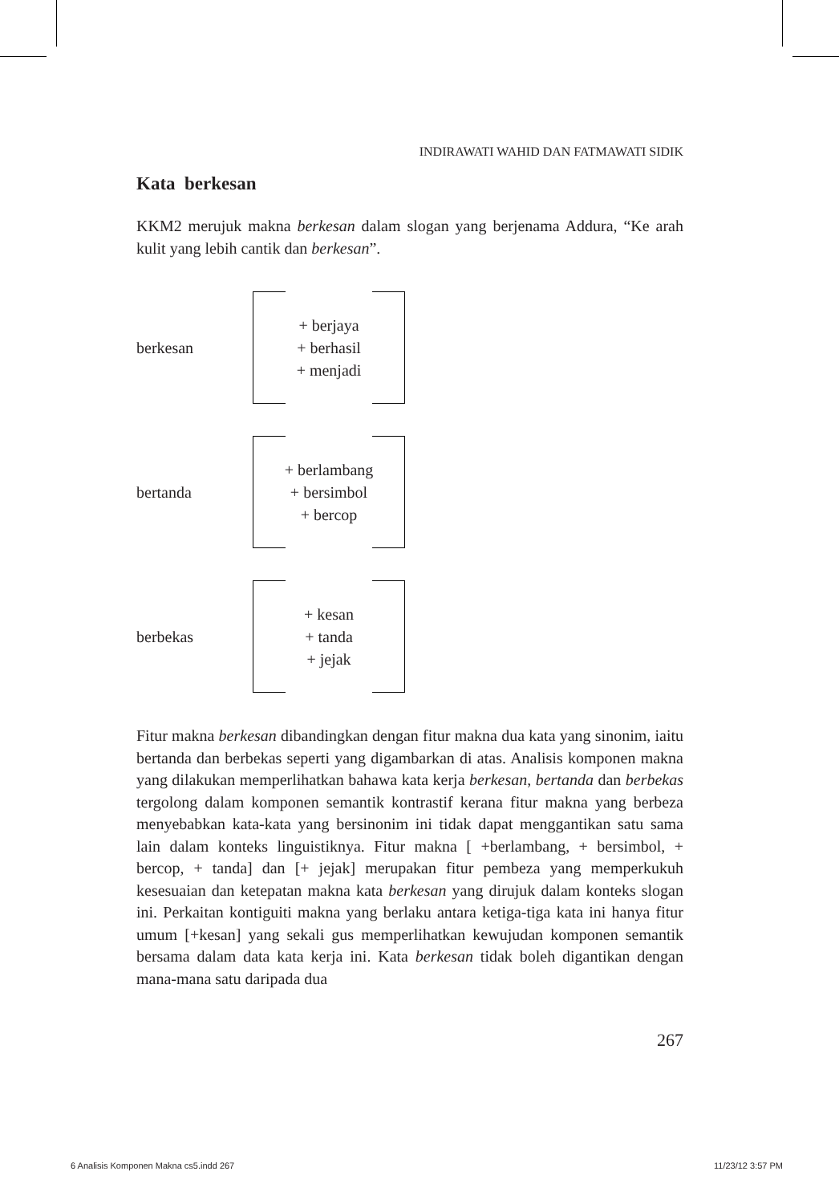INDIRAWATI WAHID DAN FATMAWATI SIDIK
Kata berkesan
KKM2 merujuk makna berkesan dalam slogan yang berjenama Addura, “Ke arah kulit yang lebih cantik dan berkesan”.
berkesan
+ berjaya
+ berhasil
+ menjadi
bertanda
+ berlambang
+ bersimbol
+ bercop
berbekas
+ kesan
+ tanda
+ jejak
Fitur makna berkesan dibandingkan dengan fitur makna dua kata yang sinonim, iaitu bertanda dan berbekas seperti yang digambarkan di atas. Analisis komponen makna yang dilakukan memperlihatkan bahawa kata kerja berkesan, bertanda dan berbekas tergolong dalam komponen semantik kontrastif kerana fitur makna yang berbeza menyebabkan kata-kata yang bersinonim ini tidak dapat menggantikan satu sama lain dalam konteks linguistiknya. Fitur makna [ +berlambang, + bersimbol, + bercop, + tanda] dan [+ jejak] merupakan fitur pembeza yang memperkukuh kesesuaian dan ketepatan makna kata berkesan yang dirujuk dalam konteks slogan ini. Perkaitan kontiguiti makna yang berlaku antara ketiga-tiga kata ini hanya fitur umum [+kesan] yang sekali gus memperlihatkan kewujudan komponen semantik bersama dalam data kata kerja ini. Kata berkesan tidak boleh digantikan dengan mana-mana satu daripada dua
267
6 Analisis Komponen Makna cs5.indd 267 11/23/12 3:57 PM